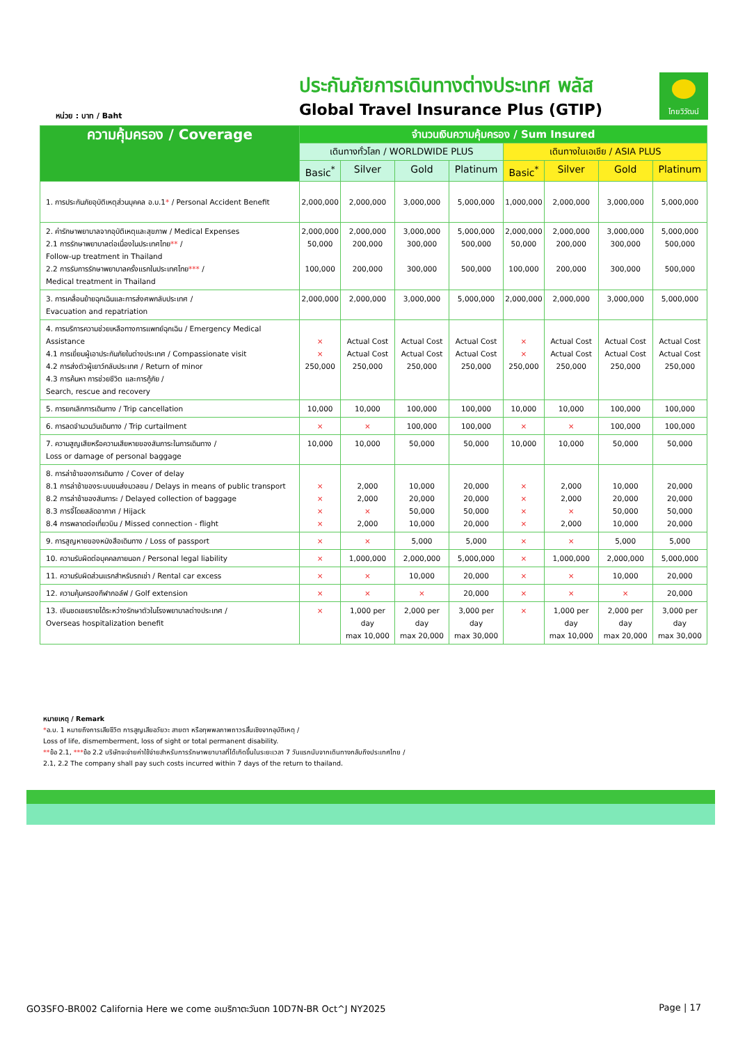หน่วย : บาท / Baht
ประกันภัยการเดินทางต่างประเทศ พลัส
Global Travel Insurance Plus (GTIP)
ไทยวิวัฒน์
| ความคุ้มครอง / Coverage | จำนวนเงินความคุ้มครอง / Sum Insured | | | | | | | |
| --- | --- | --- | --- | --- | --- | --- | --- | --- |
| | เดินทางทั่วโลก / WORLDWIDE PLUS | | | | เดินทางในเอเชีย / ASIA PLUS | | | |
| | Basic<sup>*</sup> | Silver | Gold | Platinum | Basic<sup>*</sup> | Silver | Gold | Platinum |
| 1. การประกันภัยอุบัติเหตุส่วนบุคคล อ.บ.1 * / Personal Accident Benefit | 2,000,000 | 2,000,000 | 3,000,000 | 5,000,000 | 1,000,000 | 2,000,000 | 3,000,000 | 5,000,000 |
| 2. ค่ารักษาพยาบาลจากอุบัติเหตุและสุขภาพ / Medical Expenses 2.1 การรักษาพยาบาลต่อเนื่องในประเทศไทย ** / Follow-up treatment in Thailand 2.2 การรับการรักษาพยาบาลครั้งแรกในประเทศไทย *** / Medical treatment in Thailand | 2,000,000 50,000 100,000 | 2,000,000 200,000 200,000 | 3,000,000 300,000 300,000 | 5,000,000 500,000 500,000 | 2,000,000 50,000 100,000 | 2,000,000 200,000 200,000 | 3,000,000 300,000 300,000 | 5,000,000 500,000 500,000 |
| 3. การเคลื่อนย้ายฉุกเฉินและการส่งศพกลับประเทศ / Evacuation and repatriation | 2,000,000 | 2,000,000 | 3,000,000 | 5,000,000 | 2,000,000 | 2,000,000 | 3,000,000 | 5,000,000 |
| 4. การบริการความช่วยเหลือทางการแพทย์ฉุกเฉิน / Emergency Medical Assistance 4.1 การเยี่ยมผู้เอาประกันภัยในต่างประเทศ / Compassionate visit 4.2 การส่งตัวผู้เยาว์กลับประเทศ / Return of minor 4.3 การค้นหา การช่วยชีวิต และการกู้ภัย / Search, rescue and recovery | × × 250,000 | Actual Cost Actual Cost 250,000 | Actual Cost Actual Cost 250,000 | Actual Cost Actual Cost 250,000 | × × 250,000 | Actual Cost Actual Cost 250,000 | Actual Cost Actual Cost 250,000 | Actual Cost Actual Cost 250,000 |
| 5. การยกเลิกการเดินทาง / Trip cancellation | 10,000 | 10,000 | 100,000 | 100,000 | 10,000 | 10,000 | 100,000 | 100,000 |
| 6. การลดจำนวนวันเดินทาง / Trip curtailment | × | × | 100,000 | 100,000 | × | × | 100,000 | 100,000 |
| 7. ความสูญเสียหรือความเสียหายของสัมภาระในการเดินทาง / Loss or damage of personal baggage | 10,000 | 10,000 | 50,000 | 50,000 | 10,000 | 10,000 | 50,000 | 50,000 |
| 8. การล่าช้าของการเดินทาง / Cover of delay 8.1 การล่าช้าของระบบขนส่งมวลชน / Delays in means of public transport 8.2 การล่าช้าของสัมภาระ / Delayed collection of baggage 8.3 การจี้โดยสลัดอากาศ / Hijack 8.4 การพลาดต่อเที่ยวบิน / Missed connection - flight | × × × × | 2,000 2,000 × 2,000 | 10,000 20,000 50,000 10,000 | 20,000 20,000 50,000 20,000 | × × × × | 2,000 2,000 × 2,000 | 10,000 20,000 50,000 10,000 | 20,000 20,000 50,000 20,000 |
| 9. การสูญหายของหนังสือเดินทาง / Loss of passport | × | × | 5,000 | 5,000 | × | × | 5,000 | 5,000 |
| 10. ความรับผิดต่อบุคคลภายนอก / Personal legal liability | × | 1,000,000 | 2,000,000 | 5,000,000 | × | 1,000,000 | 2,000,000 | 5,000,000 |
| 11. ความรับผิดส่วนแรกสำหรับรถเช่า / Rental car excess | × | × | 10,000 | 20,000 | × | × | 10,000 | 20,000 |
| 12. ความคุ้มครองกีฬากอล์ฟ / Golf extension | × | × | × | 20,000 | × | × | × | 20,000 |
| 13. เงินชดเชยรายได้ระหว่างรักษาตัวในโรงพยาบาลต่างประเทศ / Overseas hospitalization benefit | × | 1,000 per day max 10,000 | 2,000 per day max 20,000 | 3,000 per day max 30,000 | × | 1,000 per day max 10,000 | 2,000 per day max 20,000 | 3,000 per day max 30,000 |
หมายเหตุ / Remark
*อ.บ. 1 หมายถึงการเสียชีวิต การสูญเสียอวัยวะ สายตา หรือทุพพลภาพถาวรสิ้นเชิงจากอุบัติเหตุ /
Loss of life, dismemberment, loss of sight or total permanent disability.
**ข้อ 2.1, ***ข้อ 2.2 บริษัทจะจ่ายค่าใช้จ่ายสำหรับการรักษาพยาบาลที่ได้เกิดขึ้นในระยะเวลา 7 วันแรกนับจากเดินทางกลับถึงประเทศไทย /
2.1, 2.2 The company shall pay such costs incurred within 7 days of the return to thailand.
GO3SFO-BR002 California Here we come อเมริกาตะวันตก 10D7N-BR Oct^J NY2025 Page | 17